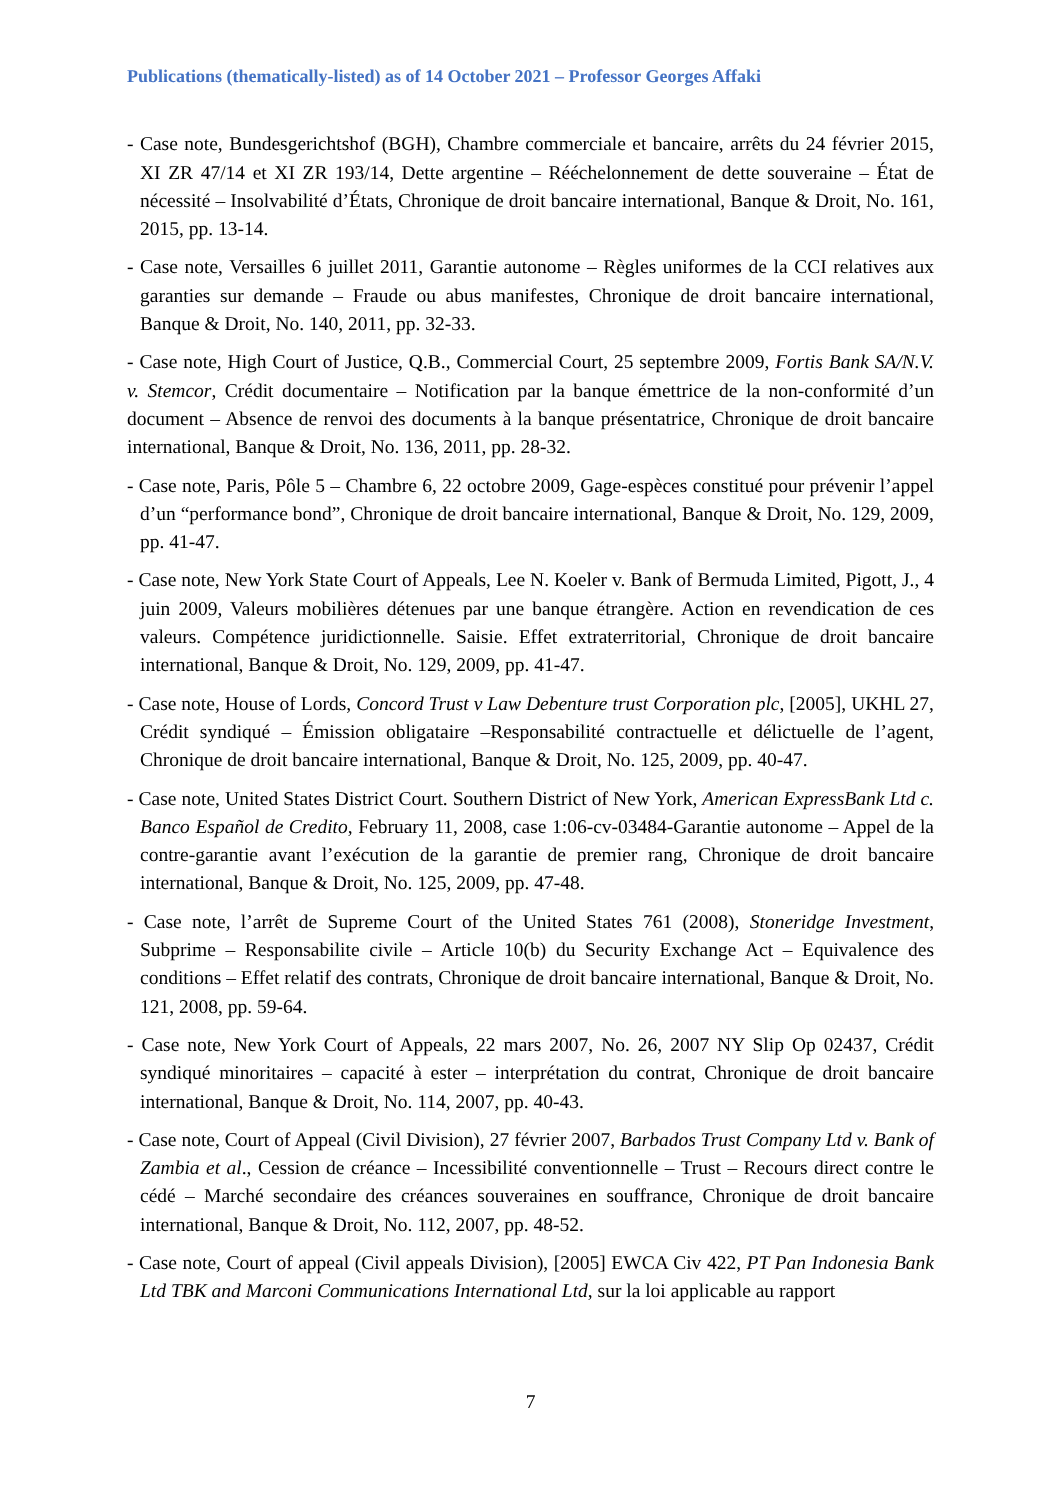Publications (thematically-listed) as of 14 October 2021 – Professor Georges Affaki
- Case note, Bundesgerichtshof (BGH), Chambre commerciale et bancaire, arrêts du 24 février 2015, XI ZR 47/14 et XI ZR 193/14, Dette argentine – Rééchelonnement de dette souveraine – État de nécessité – Insolvabilité d’États, Chronique de droit bancaire international, Banque & Droit, No. 161, 2015, pp. 13-14.
- Case note, Versailles 6 juillet 2011, Garantie autonome – Règles uniformes de la CCI relatives aux garanties sur demande – Fraude ou abus manifestes, Chronique de droit bancaire international, Banque & Droit, No. 140, 2011, pp. 32-33.
- Case note, High Court of Justice, Q.B., Commercial Court, 25 septembre 2009, Fortis Bank SA/N.V. v. Stemcor, Crédit documentaire – Notification par la banque émettrice de la non-conformité d’un document – Absence de renvoi des documents à la banque présentatrice, Chronique de droit bancaire international, Banque & Droit, No. 136, 2011, pp. 28-32.
- Case note, Paris, Pôle 5 – Chambre 6, 22 octobre 2009, Gage-espèces constitué pour prévenir l’appel d’un “performance bond”, Chronique de droit bancaire international, Banque & Droit, No. 129, 2009, pp. 41-47.
- Case note, New York State Court of Appeals, Lee N. Koeler v. Bank of Bermuda Limited, Pigott, J., 4 juin 2009, Valeurs mobilières détenues par une banque étrangère. Action en revendication de ces valeurs. Compétence juridictionnelle. Saisie. Effet extraterritorial, Chronique de droit bancaire international, Banque & Droit, No. 129, 2009, pp. 41-47.
- Case note, House of Lords, Concord Trust v Law Debenture trust Corporation plc, [2005], UKHL 27, Crédit syndiqué – Émission obligataire –Responsabilité contractuelle et délictuelle de l’agent, Chronique de droit bancaire international, Banque & Droit, No. 125, 2009, pp. 40-47.
- Case note, United States District Court. Southern District of New York, American ExpressBank Ltd c. Banco Español de Credito, February 11, 2008, case 1:06-cv-03484-Garantie autonome – Appel de la contre-garantie avant l’exécution de la garantie de premier rang, Chronique de droit bancaire international, Banque & Droit, No. 125, 2009, pp. 47-48.
- Case note, l’arrêt de Supreme Court of the United States 761 (2008), Stoneridge Investment, Subprime – Responsabilite civile – Article 10(b) du Security Exchange Act – Equivalence des conditions – Effet relatif des contrats, Chronique de droit bancaire international, Banque & Droit, No. 121, 2008, pp. 59-64.
- Case note, New York Court of Appeals, 22 mars 2007, No. 26, 2007 NY Slip Op 02437, Crédit syndiqué minoritaires – capacité à ester – interprétation du contrat, Chronique de droit bancaire international, Banque & Droit, No. 114, 2007, pp. 40-43.
- Case note, Court of Appeal (Civil Division), 27 février 2007, Barbados Trust Company Ltd v. Bank of Zambia et al., Cession de créance – Incessibilité conventionnelle – Trust – Recours direct contre le cédé – Marché secondaire des créances souveraines en souffrance, Chronique de droit bancaire international, Banque & Droit, No. 112, 2007, pp. 48-52.
- Case note, Court of appeal (Civil appeals Division), [2005] EWCA Civ 422, PT Pan Indonesia Bank Ltd TBK and Marconi Communications International Ltd, sur la loi applicable au rapport
7